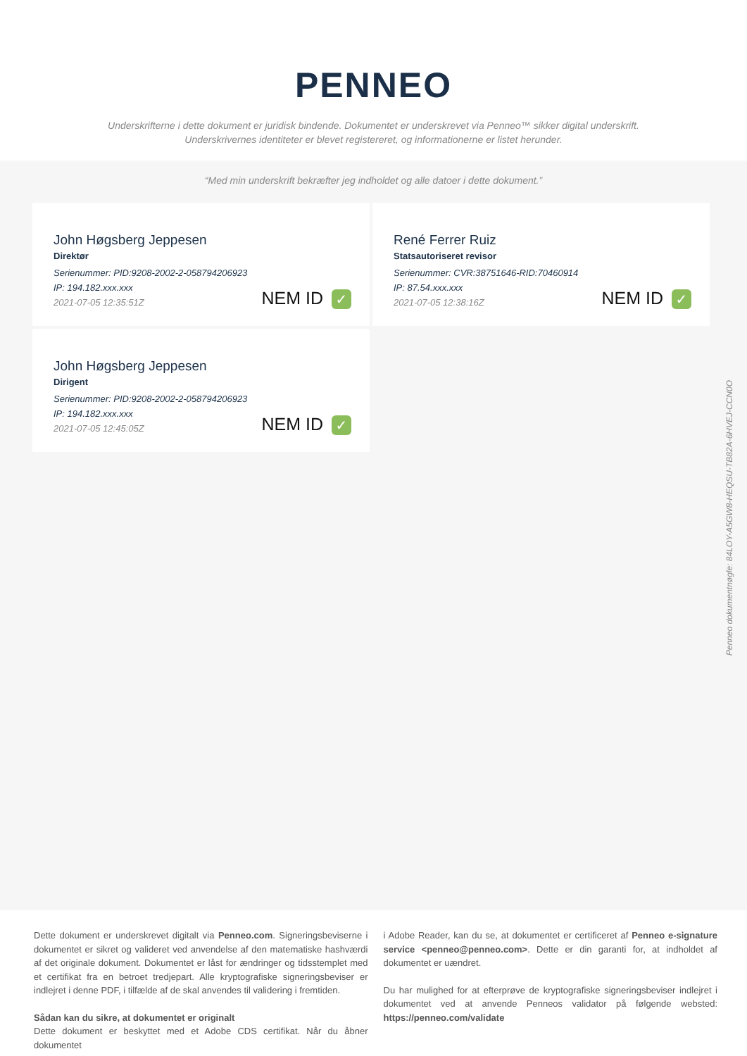PENNEO
Underskrifterne i dette dokument er juridisk bindende. Dokumentet er underskrevet via Penneo™ sikker digital underskrift.
Underskrivernes identiteter er blevet registereret, og informationerne er listet herunder.
“Med min underskrift bekræfter jeg indholdet og alle datoer i dette dokument.”
John Høgsberg Jeppesen
Direktør
Serienummer: PID:9208-2002-2-058794206923
IP: 194.182.xxx.xxx
2021-07-05 12:35:51Z
NEM ID ✓
René Ferrer Ruiz
Statsautoriseret revisor
Serienummer: CVR:38751646-RID:70460914
IP: 87.54.xxx.xxx
2021-07-05 12:38:16Z
NEM ID ✓
John Høgsberg Jeppesen
Dirigent
Serienummer: PID:9208-2002-2-058794206923
IP: 194.182.xxx.xxx
2021-07-05 12:45:05Z
NEM ID ✓
Penneo dokumentnøgle: 84LOY-A5GW8-HEQSU-TB82A-6HVEJ-CCN0O
Dette dokument er underskrevet digitalt via Penneo.com. Signeringsbeviserne i dokumentet er sikret og valideret ved anvendelse af den matematiske hashværdi af det originale dokument. Dokumentet er låst for ændringer og tidsstemplet med et certifikat fra en betroet tredjepart. Alle kryptografiske signeringsbeviser er indlejret i denne PDF, i tilfælde af de skal anvendes til validering i fremtiden.
Sådan kan du sikre, at dokumentet er originalt
Dette dokument er beskyttet med et Adobe CDS certifikat. Når du åbner dokumentet
i Adobe Reader, kan du se, at dokumentet er certificeret af Penneo e-signature service <penneo@penneo.com>. Dette er din garanti for, at indholdet af dokumentet er uændret.
Du har mulighed for at efterprøve de kryptografiske signeringsbeviser indlejret i dokumentet ved at anvende Penneos validator på følgende websted: https://penneo.com/validate